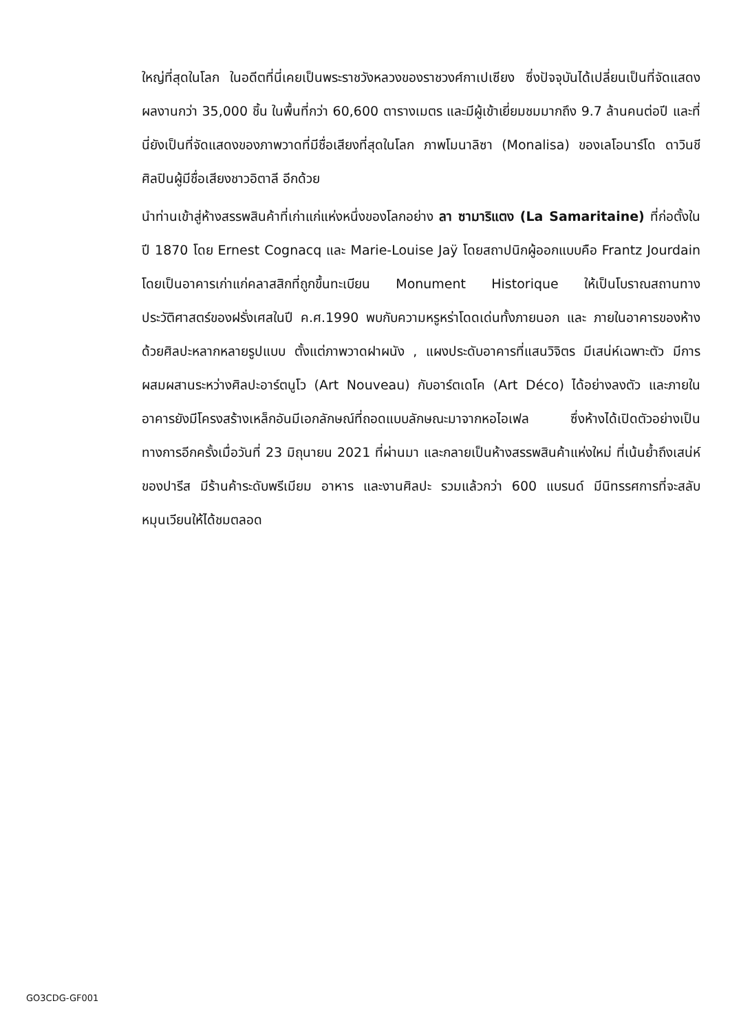ใหญ่ที่สุดในโลก ในอดีตที่นี่เคยเป็นพระราชวังหลวงของราชวงศ์กาเปเซียง ซึ่งปัจจุบันได้เปลี่ยนเป็นที่จัดแสดงผลงานกว่า 35,000 ชิ้น ในพื้นที่กว่า 60,600 ตารางเมตร และมีผู้เข้าเยี่ยมชมมากถึง 9.7 ล้านคนต่อปี และที่นี่ยังเป็นที่จัดแสดงของภาพวาดที่มีชื่อเสียงที่สุดในโลก ภาพโมนาลิซา (Monalisa) ของเลโอนาร์โด ดาวินชี ศิลปินผู้มีชื่อเสียงชาวอิตาลี อีกด้วย
นำท่านเข้าสู่ห้างสรรพสินค้าที่เก่าแก่แห่งหนึ่งของโลกอย่าง ลา ซามาริแตง (La Samaritaine) ที่ก่อตั้งในปี 1870 โดย Ernest Cognacq และ Marie-Louise Jaÿ โดยสถาปนิกผู้ออกแบบคือ Frantz Jourdain โดยเป็นอาคารเก่าแก่คลาสสิกที่ถูกขึ้นทะเบียน Monument Historique ให้เป็นโบราณสถานทางประวัติศาสตร์ของฝรั่งเศสในปี ค.ศ.1990 พบกับความหรูหร่าโดดเด่นทั้งภายนอก และ ภายในอาคารของห้างด้วยศิลปะหลากหลายรูปแบบ ตั้งแต่ภาพวาดฝาผนัง , แผงประดับอาคารที่แสนวิจิตร มีเสน่ห์เฉพาะตัว มีการผสมผสานระหว่างศิลปะอาร์ตนูโว (Art Nouveau) กับอาร์ตเดโค (Art Déco) ได้อย่างลงตัว และภายในอาคารยังมีโครงสร้างเหล็กอันมีเอกลักษณ์ที่ถอดแบบลักษณะมาจากหอไอเฟล ซึ่งห้างได้เปิดตัวอย่างเป็นทางการอีกครั้งเมื่อวันที่ 23 มิถุนายน 2021 ที่ผ่านมา และกลายเป็นห้างสรรพสินค้าแห่งใหม่ ที่เน้นย้ำถึงเสน่ห์ของปารีส มีร้านค้าระดับพรีเมียม อาหาร และงานศิลปะ รวมแล้วกว่า 600 แบรนด์ มีนิทรรศการที่จะสลับหมุนเวียนให้ได้ชมตลอด
GO3CDG-GF001